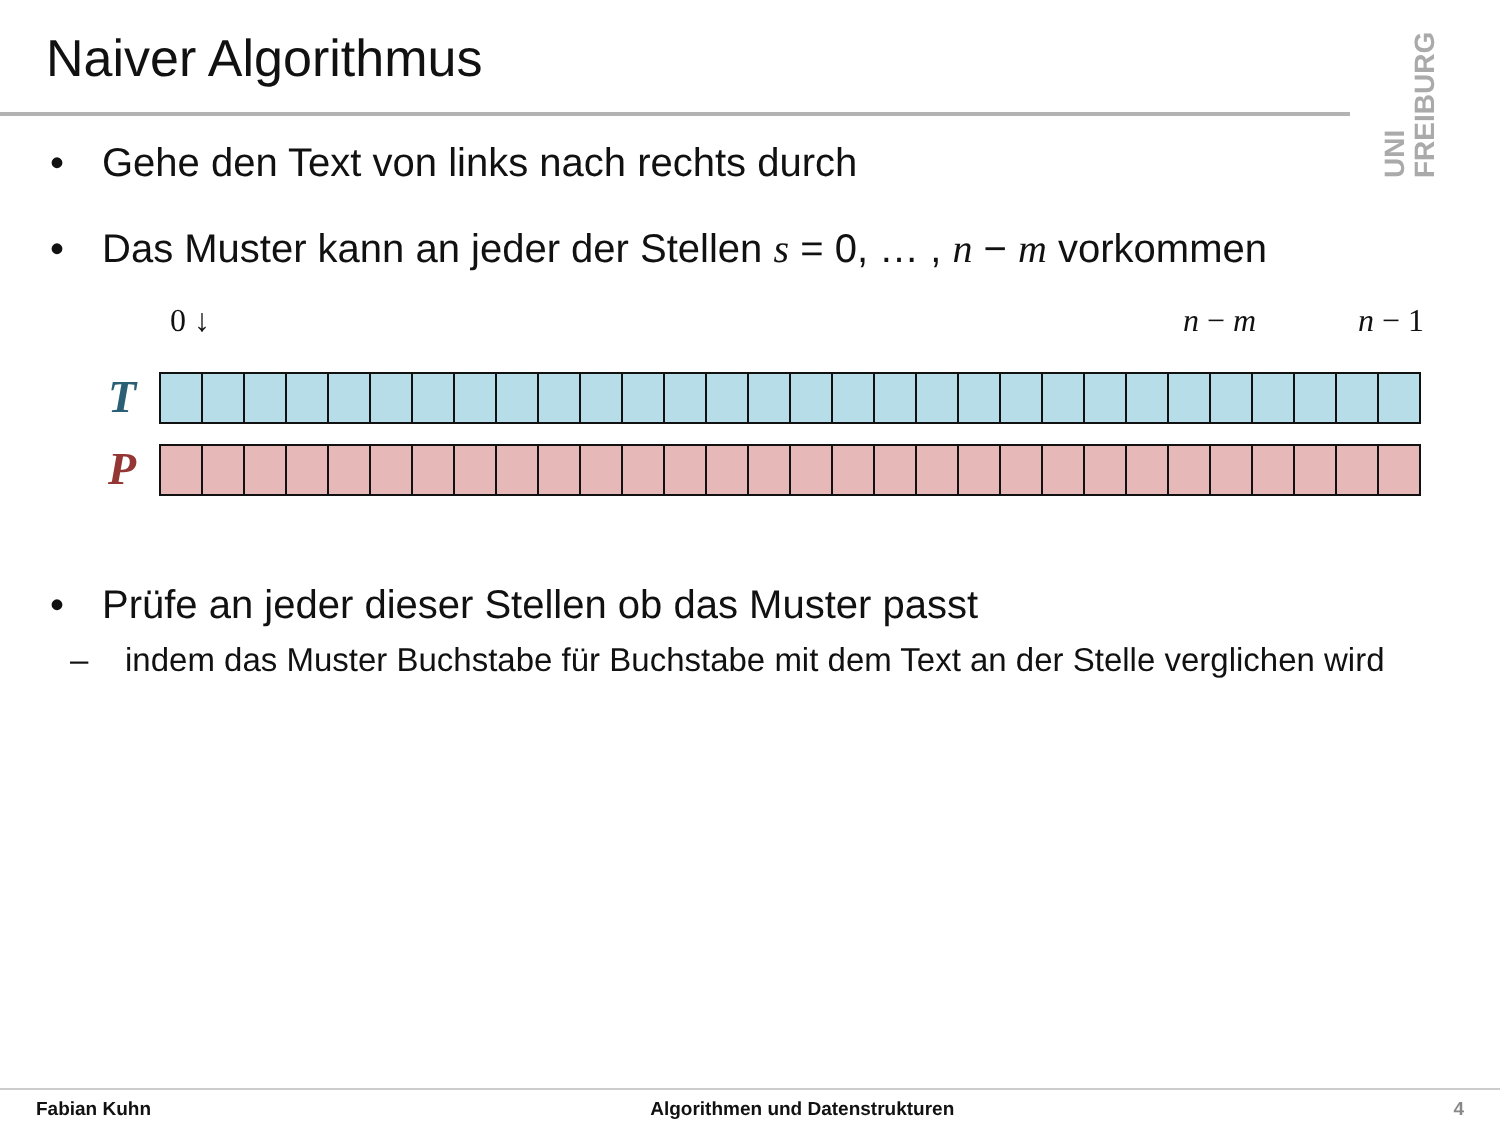Naiver Algorithmus
UNI FREIBURG
• Gehe den Text von links nach rechts durch
• Das Muster kann an jeder der Stellen s = 0, … , n − m vorkommen
0 ↓ n − m n − 1
T
P
• Prüfe an jeder dieser Stellen ob das Muster passt
– indem das Muster Buchstabe für Buchstabe mit dem Text an der Stelle verglichen wird
Fabian Kuhn Algorithmen und Datenstrukturen 4